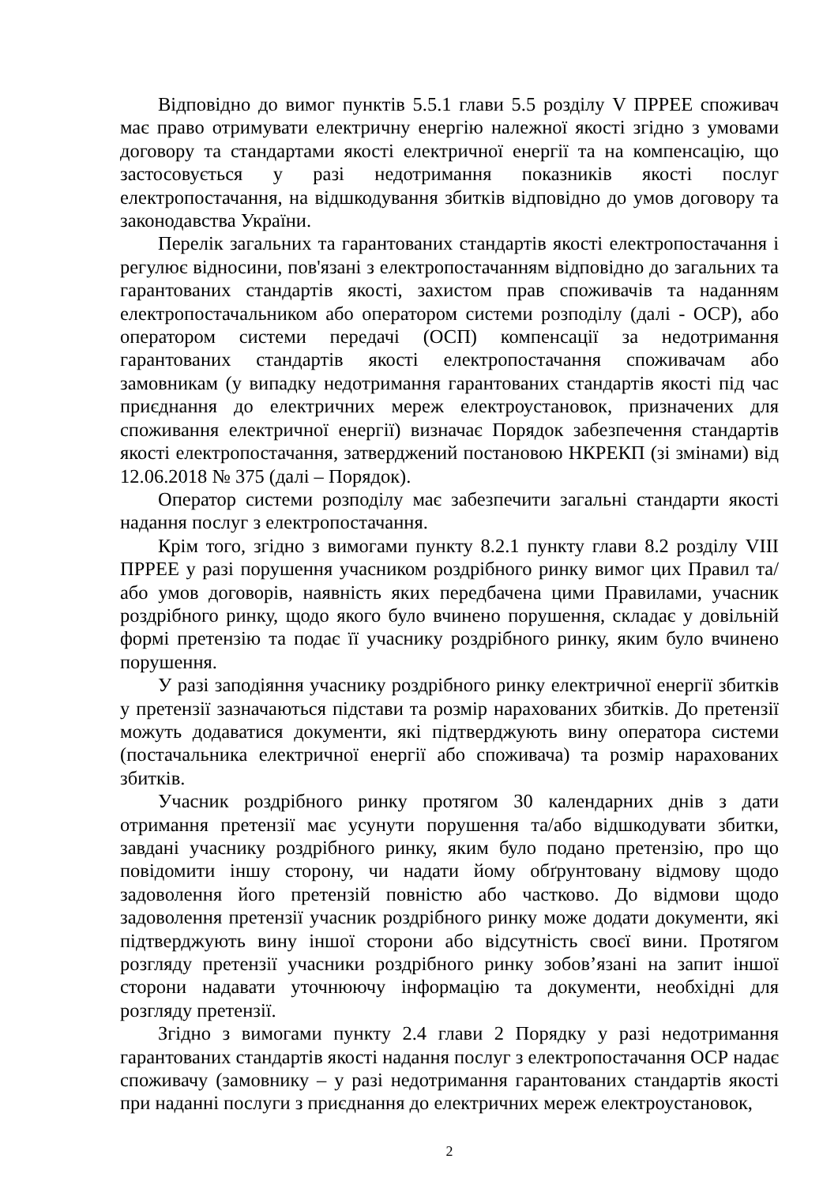Відповідно до вимог пунктів 5.5.1 глави 5.5 розділу V ПРРЕЕ споживач має право отримувати електричну енергію належної якості згідно з умовами договору та стандартами якості електричної енергії та на компенсацію, що застосовується у разі недотримання показників якості послуг електропостачання, на відшкодування збитків відповідно до умов договору та законодавства України.
Перелік загальних та гарантованих стандартів якості електропостачання і регулює відносини, пов'язані з електропостачанням відповідно до загальних та гарантованих стандартів якості, захистом прав споживачів та наданням електропостачальником або оператором системи розподілу (далі - ОСР), або оператором системи передачі (ОСП) компенсації за недотримання гарантованих стандартів якості електропостачання споживачам або замовникам (у випадку недотримання гарантованих стандартів якості під час приєднання до електричних мереж електроустановок, призначених для споживання електричної енергії) визначає Порядок забезпечення стандартів якості електропостачання, затверджений постановою НКРЕКП (зі змінами) від 12.06.2018 № 375 (далі – Порядок).
Оператор системи розподілу має забезпечити загальні стандарти якості надання послуг з електропостачання.
Крім того, згідно з вимогами пункту 8.2.1 пункту глави 8.2 розділу VIII ПРРЕЕ у разі порушення учасником роздрібного ринку вимог цих Правил та/або умов договорів, наявність яких передбачена цими Правилами, учасник роздрібного ринку, щодо якого було вчинено порушення, складає у довільній формі претензію та подає її учаснику роздрібного ринку, яким було вчинено порушення.
У разі заподіяння учаснику роздрібного ринку електричної енергії збитків у претензії зазначаються підстави та розмір нарахованих збитків. До претензії можуть додаватися документи, які підтверджують вину оператора системи (постачальника електричної енергії або споживача) та розмір нарахованих збитків.
Учасник роздрібного ринку протягом 30 календарних днів з дати отримання претензії має усунути порушення та/або відшкодувати збитки, завдані учаснику роздрібного ринку, яким було подано претензію, про що повідомити іншу сторону, чи надати йому обґрунтовану відмову щодо задоволення його претензій повністю або частково. До відмови щодо задоволення претензії учасник роздрібного ринку може додати документи, які підтверджують вину іншої сторони або відсутність своєї вини. Протягом розгляду претензії учасники роздрібного ринку зобов’язані на запит іншої сторони надавати уточнюючу інформацію та документи, необхідні для розгляду претензії.
Згідно з вимогами пункту 2.4 глави 2 Порядку у разі недотримання гарантованих стандартів якості надання послуг з електропостачання ОСР надає споживачу (замовнику – у разі недотримання гарантованих стандартів якості при наданні послуги з приєднання до електричних мереж електроустановок,
2